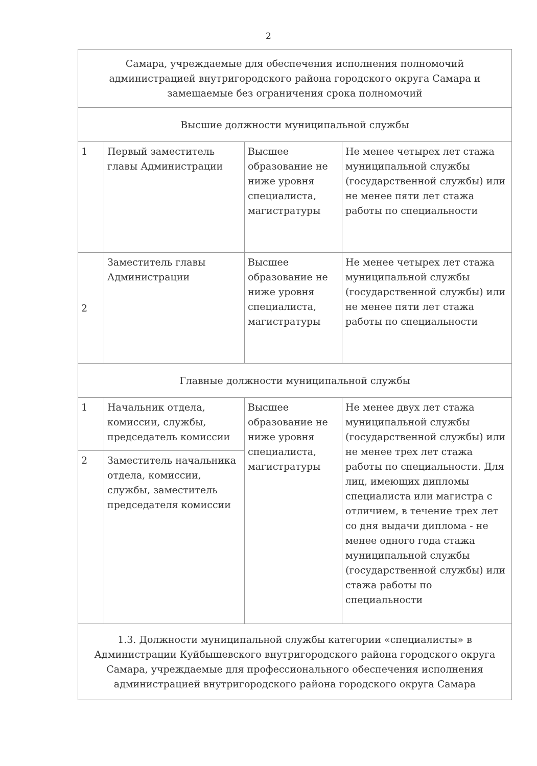2
| Самара, учреждаемые для обеспечения исполнения полномочий администрацией внутригородского района городского округа Самара и замещаемые без ограничения срока полномочий | | | |
| Высшие должности муниципальной службы | | | |
| 1 | Первый заместитель главы Администрации | Высшее образование не ниже уровня специалиста, магистратуры | Не менее четырех лет стажа муниципальной службы (государственной службы) или не менее пяти лет стажа работы по специальности |
| 2 | Заместитель главы Администрации | Высшее образование не ниже уровня специалиста, магистратуры | Не менее четырех лет стажа муниципальной службы (государственной службы) или не менее пяти лет стажа работы по специальности |
| Главные должности муниципальной службы | | | |
| 1 | Начальник отдела, комиссии, службы, председатель комиссии | Высшее образование не ниже уровня специалиста, магистратуры | Не менее двух лет стажа муниципальной службы (государственной службы) или не менее трех лет стажа работы по специальности. Для лиц, имеющих дипломы специалиста или магистра с отличием, в течение трех лет со дня выдачи диплома - не менее одного года стажа муниципальной службы (государственной службы) или стажа работы по специальности |
| 2 | Заместитель начальника отдела, комиссии, службы, заместитель председателя комиссии | | |
| 1.3. Должности муниципальной службы категории «специалисты» в Администрации Куйбышевского внутригородского района городского округа Самара, учреждаемые для профессионального обеспечения исполнения администрацией внутригородского района городского округа Самара | | | |